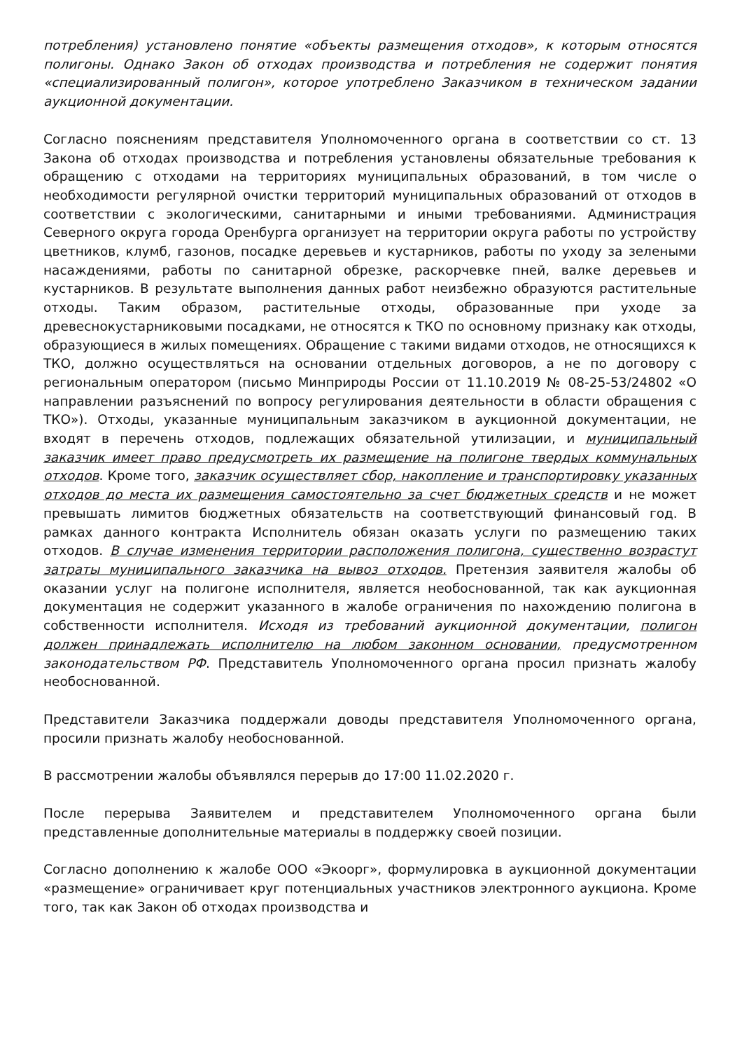потребления) установлено понятие «объекты размещения отходов», к которым относятся полигоны. Однако Закон об отходах производства и потребления не содержит понятия «специализированный полигон», которое употреблено Заказчиком в техническом задании аукционной документации.
Согласно пояснениям представителя Уполномоченного органа в соответствии со ст. 13 Закона об отходах производства и потребления установлены обязательные требования к обращению с отходами на территориях муниципальных образований, в том числе о необходимости регулярной очистки территорий муниципальных образований от отходов в соответствии с экологическими, санитарными и иными требованиями. Администрация Северного округа города Оренбурга организует на территории округа работы по устройству цветников, клумб, газонов, посадке деревьев и кустарников, работы по уходу за зелеными насаждениями, работы по санитарной обрезке, раскорчевке пней, валке деревьев и кустарников. В результате выполнения данных работ неизбежно образуются растительные отходы. Таким образом, растительные отходы, образованные при уходе за древеснокустарниковыми посадками, не относятся к ТКО по основному признаку как отходы, образующиеся в жилых помещениях. Обращение с такими видами отходов, не относящихся к ТКО, должно осуществляться на основании отдельных договоров, а не по договору с региональным оператором (письмо Минприроды России от 11.10.2019 № 08-25-53/24802 «О направлении разъяснений по вопросу регулирования деятельности в области обращения с ТКО»). Отходы, указанные муниципальным заказчиком в аукционной документации, не входят в перечень отходов, подлежащих обязательной утилизации, и муниципальный заказчик имеет право предусмотреть их размещение на полигоне твердых коммунальных отходов. Кроме того, заказчик осуществляет сбор, накопление и транспортировку указанных отходов до места их размещения самостоятельно за счет бюджетных средств и не может превышать лимитов бюджетных обязательств на соответствующий финансовый год. В рамках данного контракта Исполнитель обязан оказать услуги по размещению таких отходов. В случае изменения территории расположения полигона, существенно возрастут затраты муниципального заказчика на вывоз отходов. Претензия заявителя жалобы об оказании услуг на полигоне исполнителя, является необоснованной, так как аукционная документация не содержит указанного в жалобе ограничения по нахождению полигона в собственности исполнителя. Исходя из требований аукционной документации, полигон должен принадлежать исполнителю на любом законном основании, предусмотренном законодательством РФ. Представитель Уполномоченного органа просил признать жалобу необоснованной.
Представители Заказчика поддержали доводы представителя Уполномоченного органа, просили признать жалобу необоснованной.
В рассмотрении жалобы объявлялся перерыв до 17:00 11.02.2020 г.
После перерыва Заявителем и представителем Уполномоченного органа были представленные дополнительные материалы в поддержку своей позиции.
Согласно дополнению к жалобе ООО «Экоорг», формулировка в аукционной документации «размещение» ограничивает круг потенциальных участников электронного аукциона. Кроме того, так как Закон об отходах производства и